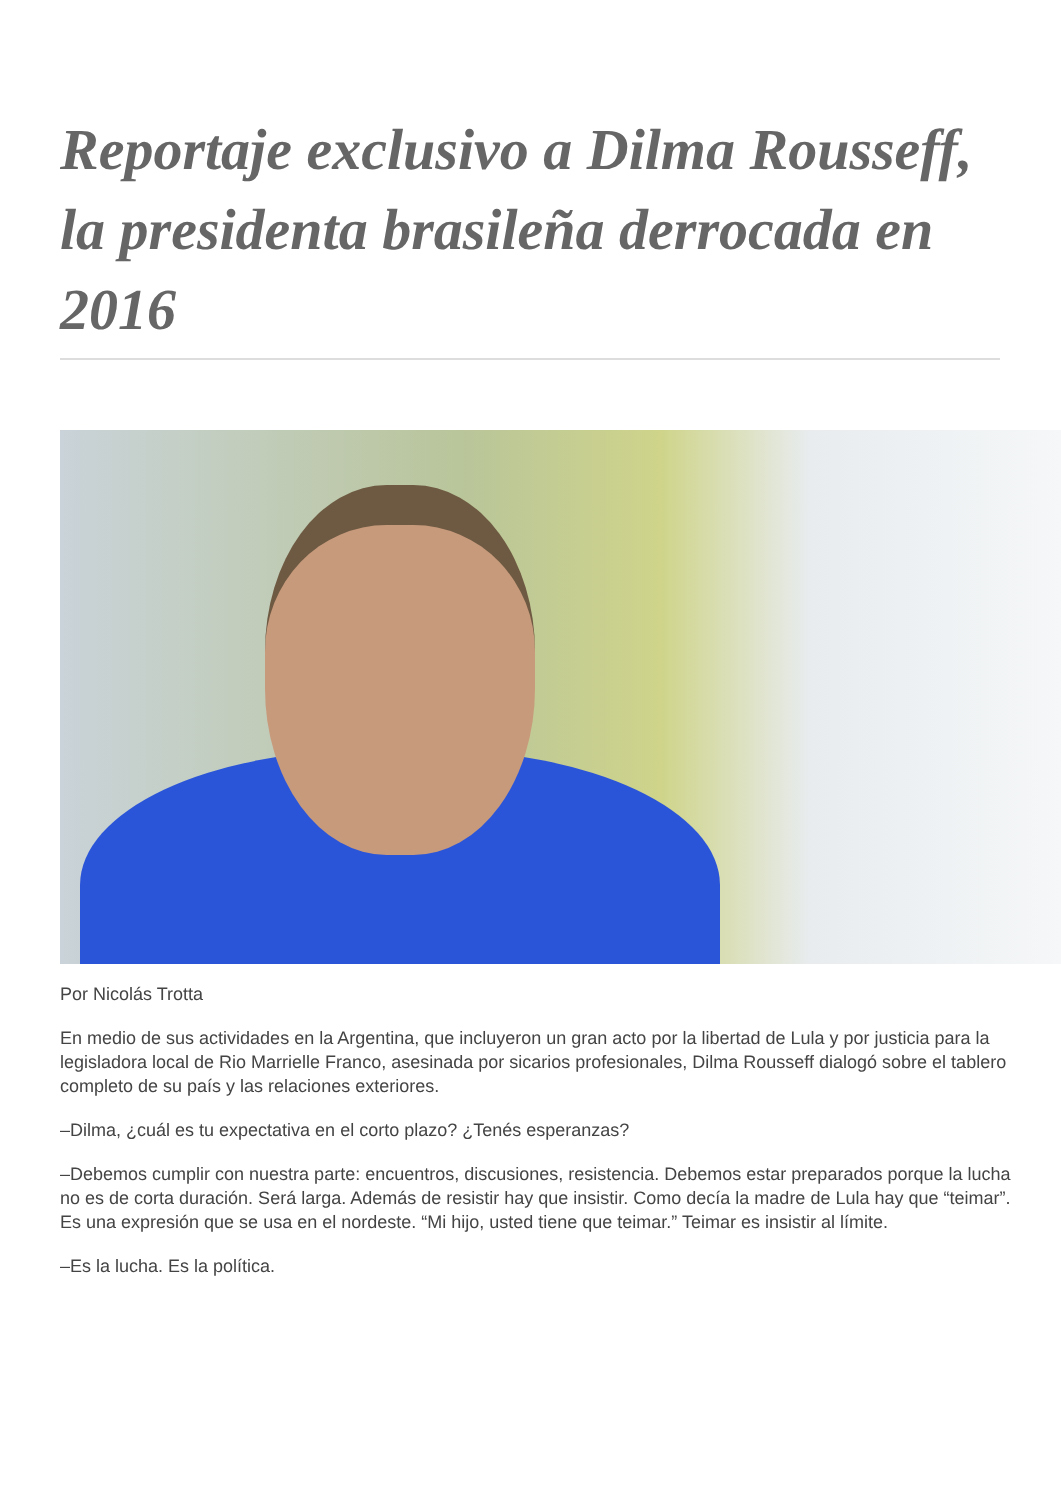Reportaje exclusivo a Dilma Rousseff, la presidenta brasileña derrocada en 2016
Por Nicolás Trotta
En medio de sus actividades en la Argentina, que incluyeron un gran acto por la libertad de Lula y por justicia para la legisladora local de Rio Marrielle Franco, asesinada por sicarios profesionales, Dilma Rousseff dialogó sobre el tablero completo de su país y las relaciones exteriores.
–Dilma, ¿cuál es tu expectativa en el corto plazo? ¿Tenés esperanzas?
–Debemos cumplir con nuestra parte: encuentros, discusiones, resistencia. Debemos estar preparados porque la lucha no es de corta duración. Será larga. Además de resistir hay que insistir. Como decía la madre de Lula hay que “teimar”. Es una expresión que se usa en el nordeste. “Mi hijo, usted tiene que teimar.” Teimar es insistir al límite.
–Es la lucha. Es la política.